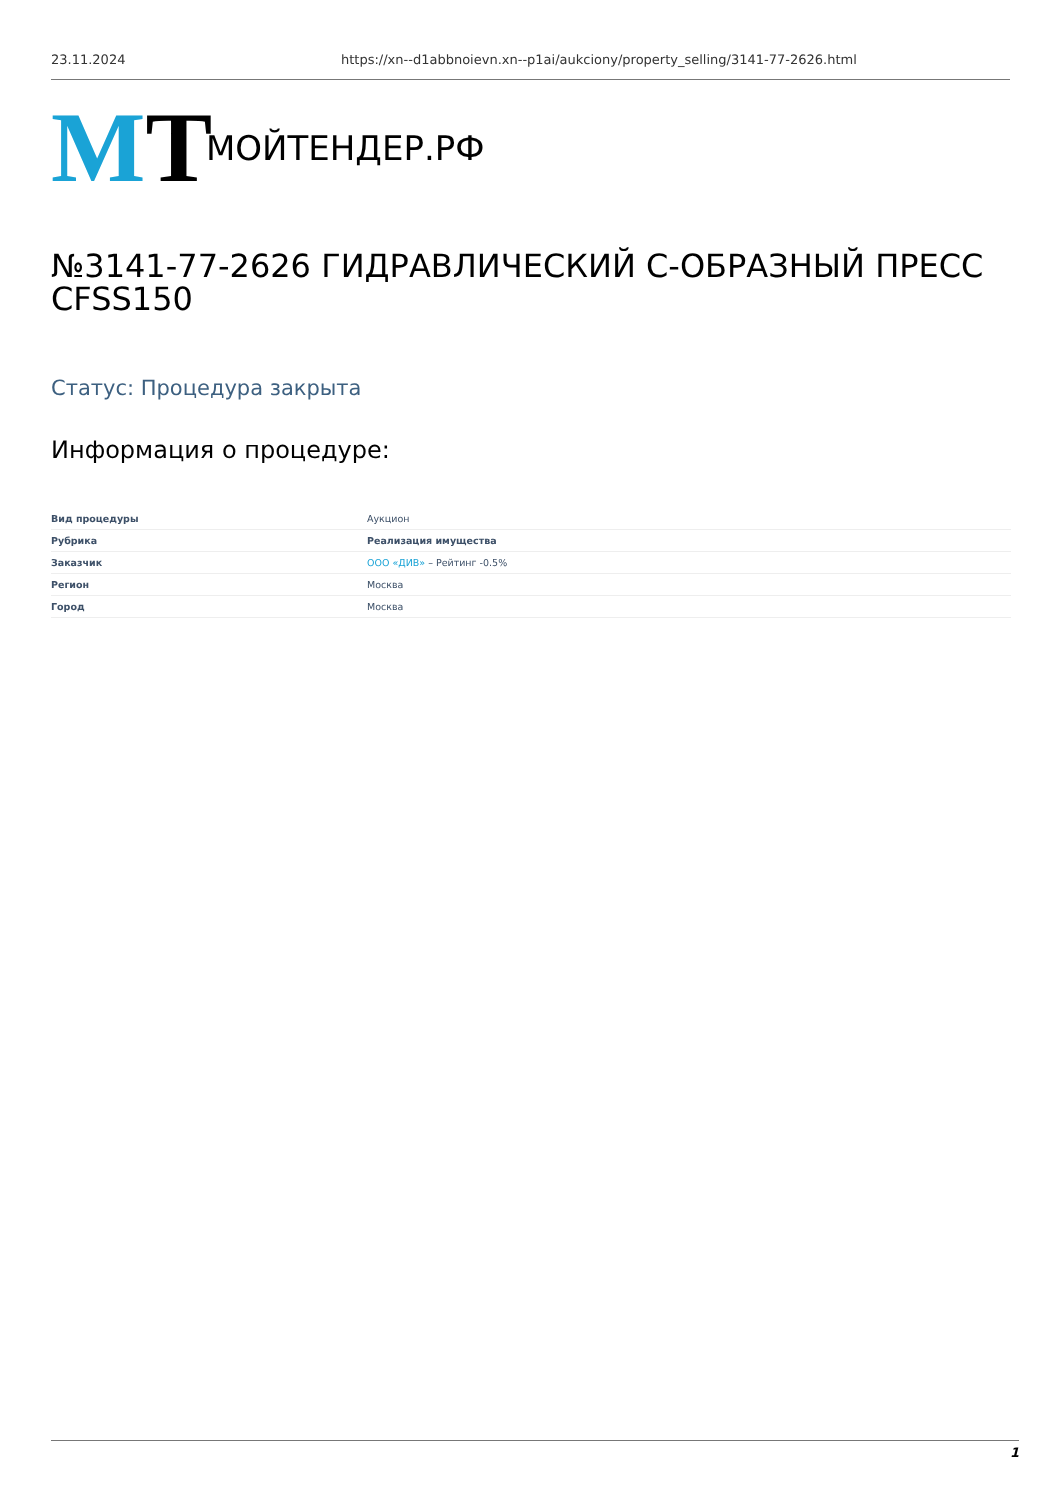23.11.2024 https://xn--d1abbnoievn.xn--p1ai/aukciony/property_selling/3141-77-2626.html
MT
МОЙТЕНДЕР.РФ
№3141-77-2626 ГИДРАВЛИЧЕСКИЙ С-ОБРАЗНЫЙ ПРЕСС CFSS150
Статус: Процедура закрыта
Информация о процедуре:
| Вид процедуры | Аукцион |
| Рубрика | Реализация имущества |
| Заказчик | ООО «ДИВ» – Рейтинг -0.5% |
| Регион | Москва |
| Город | Москва |
1